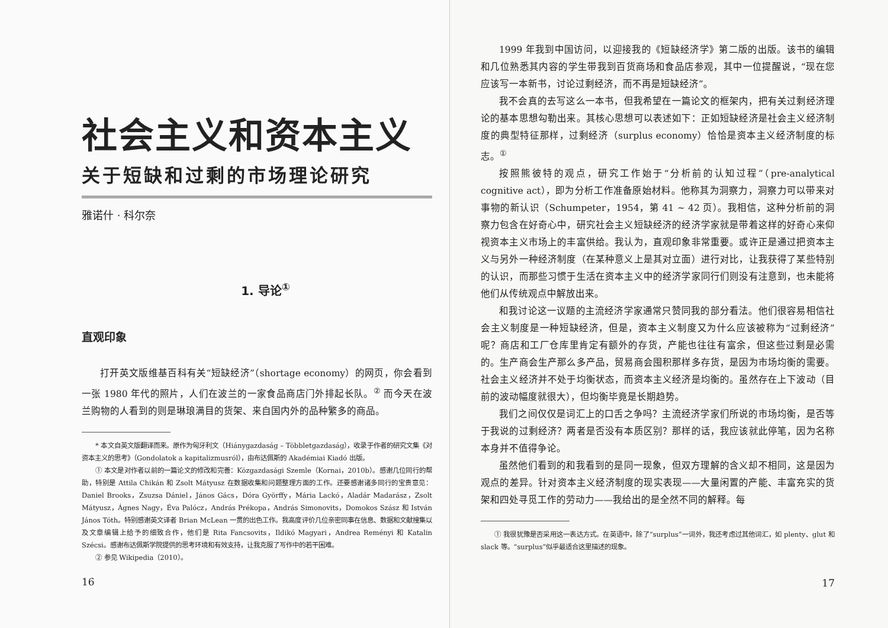社会主义和资本主义
关于短缺和过剩的市场理论研究
雅诺什 · 科尔奈
1. 导论<sup>①</sup>
直观印象
打开英文版维基百科有关“短缺经济”（shortage economy）的网页，你会看到一张 1980 年代的照片，人们在波兰的一家食品商店门外排起长队。<sup>②</sup> 而今天在波兰购物的人看到的则是琳琅满目的货架、来自国内外的品种繁多的商品。
* 本文自英文版翻译而来。原作为匈牙利文（Hiánygazdaság – Többletgazdaság），收录于作者的研究文集《对资本主义的思考》（Gondolatok a kapitalizmusról），由布达佩斯的 Akadémiai Kiadó 出版。
① 本文是对作者以前的一篇论文的修改和完善：Közgazdasági Szemle（Kornai，2010b）。感谢几位同行的帮助，特别是 Attila Chikán 和 Zsolt Mátyusz 在数据收集和问题整理方面的工作。还要感谢诸多同行的宝贵意见：Daniel Brooks，Zsuzsa Dániel，János Gács，Dóra Györffy，Mária Lackó，Aladár Madarász，Zsolt Mátyusz，Ágnes Nagy，Éva Palócz，András Prékopa，András Simonovits，Domokos Szász 和 István János Tóth。特别感谢英文译者 Brian McLean 一贯的出色工作。我高度评价几位亲密同事在信息、数据和文献搜集以及文章编辑上给予的细致合作，他们是 Rita Fancsovits，Ildikó Magyari，Andrea Reményi 和 Katalin Szécsi。感谢布达佩斯学院提供的思考环境和有效支持，让我克服了写作中的若干困难。
② 参见 Wikipedia（2010）。
16
1999 年我到中国访问，以迎接我的《短缺经济学》第二版的出版。该书的编辑和几位熟悉其内容的学生带我到百货商场和食品店参观，其中一位提醒说，“现在您应该写一本新书，讨论过剩经济，而不再是短缺经济”。
我不会真的去写这么一本书，但我希望在一篇论文的框架内，把有关过剩经济理论的基本思想勾勒出来。其核心思想可以表述如下：正如短缺经济是社会主义经济制度的典型特征那样，过剩经济（surplus economy）恰恰是资本主义经济制度的标志。<sup>①</sup>
按照熊彼特的观点，研究工作始于“分析前的认知过程”（pre-analytical cognitive act），即为分析工作准备原始材料。他称其为洞察力，洞察力可以带来对事物的新认识（Schumpeter，1954，第 41 ~ 42 页）。我相信，这种分析前的洞察力包含在好奇心中，研究社会主义短缺经济的经济学家就是带着这样的好奇心来仰视资本主义市场上的丰富供给。我认为，直观印象非常重要。或许正是通过把资本主义与另外一种经济制度（在某种意义上是其对立面）进行对比，让我获得了某些特别的认识，而那些习惯于生活在资本主义中的经济学家同行们则没有注意到，也未能将他们从传统观点中解放出来。
和我讨论这一议题的主流经济学家通常只赞同我的部分看法。他们很容易相信社会主义制度是一种短缺经济，但是，资本主义制度又为什么应该被称为“过剩经济”呢？商店和工厂仓库里肯定有额外的存货，产能也往往有富余，但这些过剩是必需的。生产商会生产那么多产品，贸易商会囤积那样多存货，是因为市场均衡的需要。社会主义经济并不处于均衡状态，而资本主义经济是均衡的。虽然存在上下波动（目前的波动幅度就很大），但均衡毕竟是长期趋势。
我们之间仅仅是词汇上的口舌之争吗？主流经济学家们所说的市场均衡，是否等于我说的过剩经济？两者是否没有本质区别？那样的话，我应该就此停笔，因为名称本身并不值得争论。
虽然他们看到的和我看到的是同一现象，但双方理解的含义却不相同，这是因为观点的差异。针对资本主义经济制度的现实表现——大量闲置的产能、丰富充实的货架和四处寻觅工作的劳动力——我给出的是全然不同的解释。每
① 我很犹豫是否采用这一表达方式。在英语中，除了“surplus”一词外，我还考虑过其他词汇，如 plenty、glut 和 slack 等。“surplus”似乎最适合这里描述的现象。
17